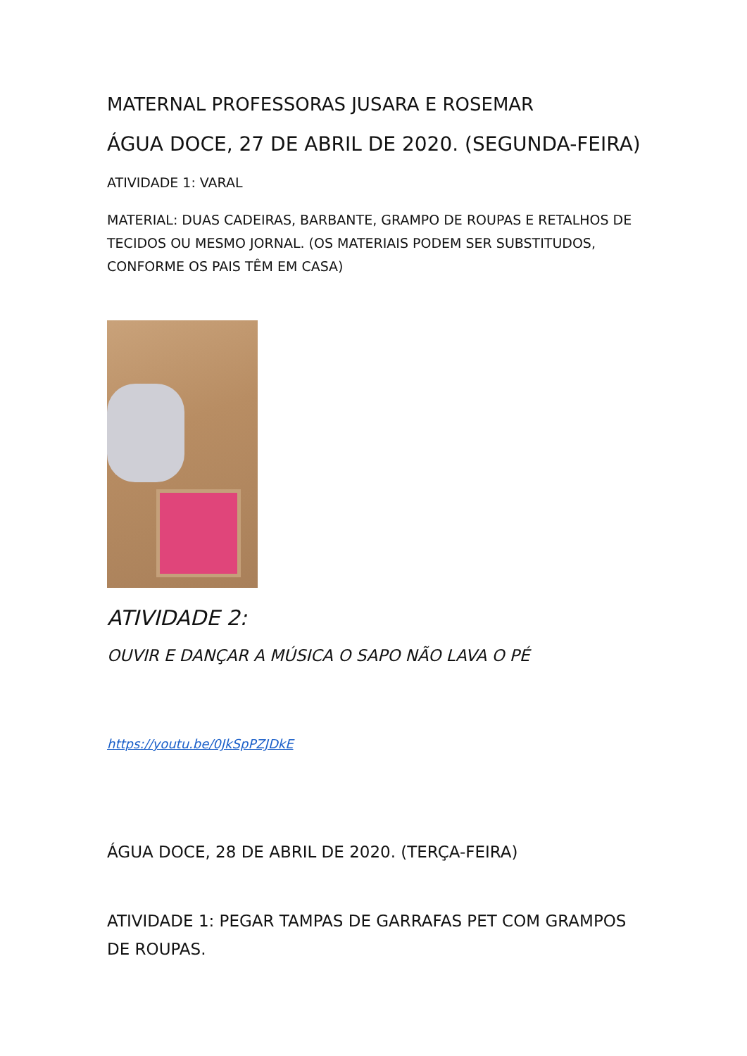MATERNAL PROFESSORAS JUSARA E ROSEMAR
ÁGUA DOCE, 27 DE ABRIL DE 2020. (SEGUNDA-FEIRA)
ATIVIDADE 1: VARAL
MATERIAL: DUAS CADEIRAS, BARBANTE, GRAMPO DE ROUPAS E RETALHOS DE TECIDOS OU MESMO JORNAL. (OS MATERIAIS PODEM SER SUBSTITUDOS, CONFORME OS PAIS TÊM EM CASA)
ATIVIDADE 2:
OUVIR E DANÇAR A MÚSICA O SAPO NÃO LAVA O PÉ
https://youtu.be/0JkSpPZJDkE
ÁGUA DOCE, 28 DE ABRIL DE 2020. (TERÇA-FEIRA)
ATIVIDADE 1: PEGAR TAMPAS DE GARRAFAS PET COM GRAMPOS DE ROUPAS.